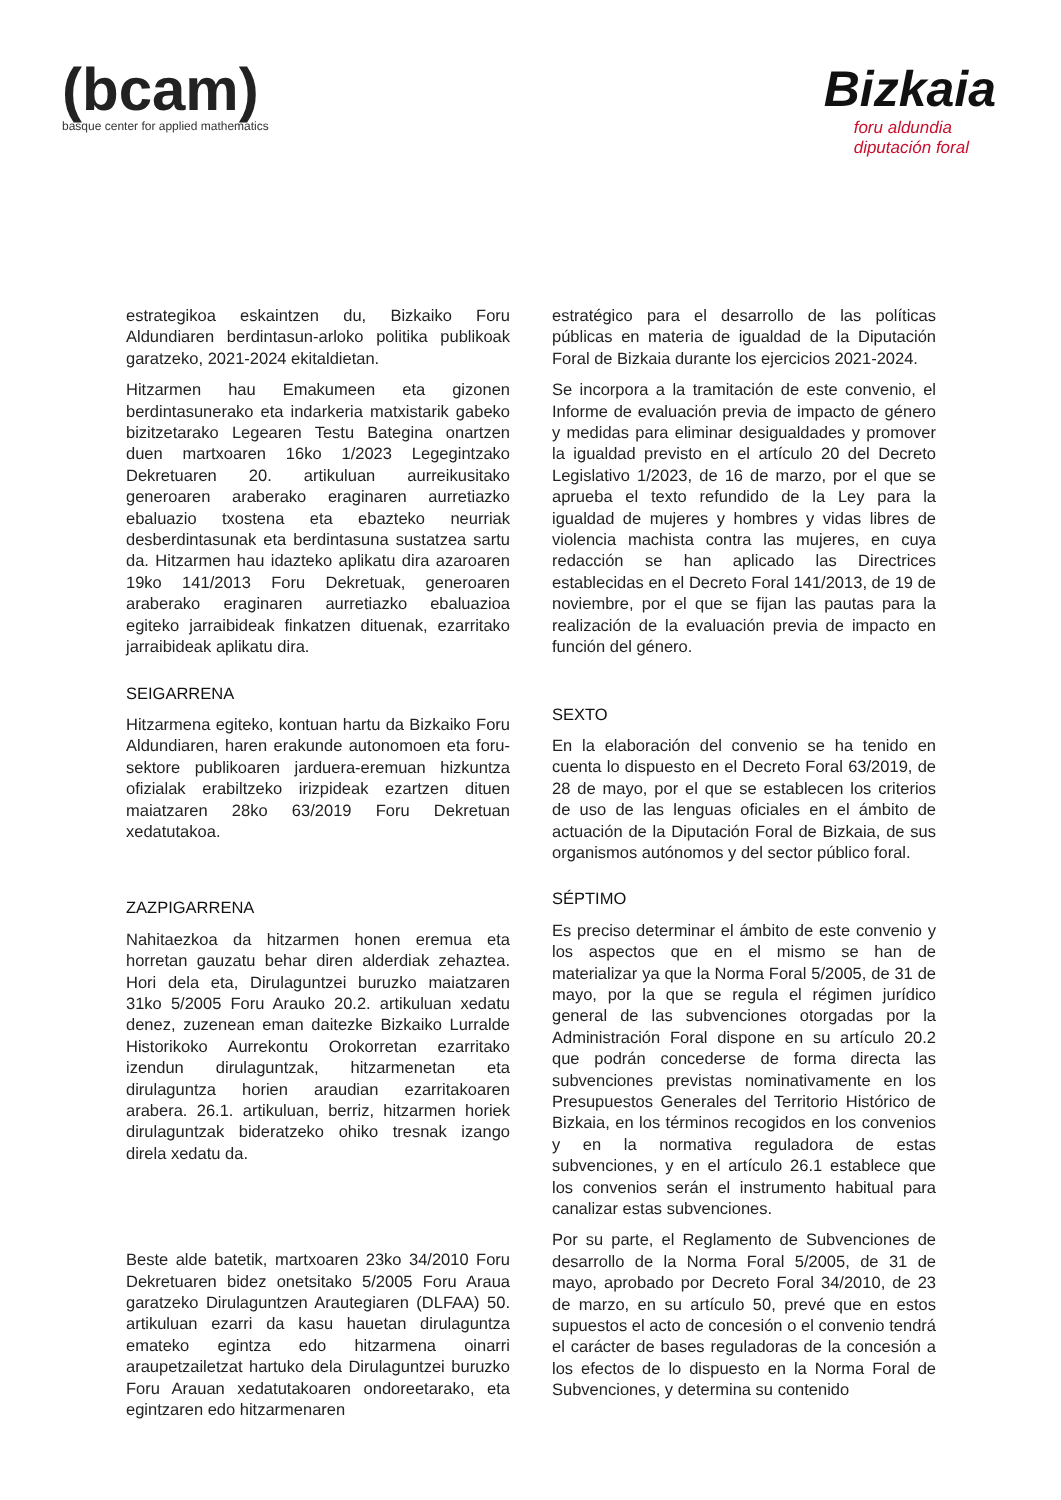(bcam)
basque center for applied mathematics
Bizkaia
foru aldundia
diputación foral
estrategikoa eskaintzen du, Bizkaiko Foru Aldundiaren berdintasun-arloko politika publikoak garatzeko, 2021-2024 ekitaldietan.
Hitzarmen hau Emakumeen eta gizonen berdintasunerako eta indarkeria matxistarik gabeko bizitzetarako Legearen Testu Bategina onartzen duen martxoaren 16ko 1/2023 Legegintzako Dekretuaren 20. artikuluan aurreikusitako generoaren araberako eraginaren aurretiazko ebaluazio txostena eta ebazteko neurriak desberdintasunak eta berdintasuna sustatzea sartu da. Hitzarmen hau idazteko aplikatu dira azaroaren 19ko 141/2013 Foru Dekretuak, generoaren araberako eraginaren aurretiazko ebaluazioa egiteko jarraibideak finkatzen dituenak, ezarritako jarraibideak aplikatu dira.
SEIGARRENA
Hitzarmena egiteko, kontuan hartu da Bizkaiko Foru Aldundiaren, haren erakunde autonomoen eta foru-sektore publikoaren jarduera-eremuan hizkuntza ofizialak erabiltzeko irizpideak ezartzen dituen maiatzaren 28ko 63/2019 Foru Dekretuan xedatutakoa.
ZAZPIGARRENA
Nahitaezkoa da hitzarmen honen eremua eta horretan gauzatu behar diren alderdiak zehaztea. Hori dela eta, Dirulaguntzei buruzko maiatzaren 31ko 5/2005 Foru Arauko 20.2. artikuluan xedatu denez, zuzenean eman daitezke Bizkaiko Lurralde Historikoko Aurrekontu Orokorretan ezarritako izendun dirulaguntzak, hitzarmenetan eta dirulaguntza horien araudian ezarritakoaren arabera. 26.1. artikuluan, berriz, hitzarmen horiek dirulaguntzak bideratzeko ohiko tresnak izango direla xedatu da.
Beste alde batetik, martxoaren 23ko 34/2010 Foru Dekretuaren bidez onetsitako 5/2005 Foru Araua garatzeko Dirulaguntzen Arautegiaren (DLFAA) 50. artikuluan ezarri da kasu hauetan dirulaguntza emateko egintza edo hitzarmena oinarri araupetzailetzat hartuko dela Dirulaguntzei buruzko Foru Arauan xedatutakoaren ondoreetarako, eta egintzaren edo hitzarmenaren
estratégico para el desarrollo de las políticas públicas en materia de igualdad de la Diputación Foral de Bizkaia durante los ejercicios 2021-2024.
Se incorpora a la tramitación de este convenio, el Informe de evaluación previa de impacto de género y medidas para eliminar desigualdades y promover la igualdad previsto en el artículo 20 del Decreto Legislativo 1/2023, de 16 de marzo, por el que se aprueba el texto refundido de la Ley para la igualdad de mujeres y hombres y vidas libres de violencia machista contra las mujeres, en cuya redacción se han aplicado las Directrices establecidas en el Decreto Foral 141/2013, de 19 de noviembre, por el que se fijan las pautas para la realización de la evaluación previa de impacto en función del género.
SEXTO
En la elaboración del convenio se ha tenido en cuenta lo dispuesto en el Decreto Foral 63/2019, de 28 de mayo, por el que se establecen los criterios de uso de las lenguas oficiales en el ámbito de actuación de la Diputación Foral de Bizkaia, de sus organismos autónomos y del sector público foral.
SÉPTIMO
Es preciso determinar el ámbito de este convenio y los aspectos que en el mismo se han de materializar ya que la Norma Foral 5/2005, de 31 de mayo, por la que se regula el régimen jurídico general de las subvenciones otorgadas por la Administración Foral dispone en su artículo 20.2 que podrán concederse de forma directa las subvenciones previstas nominativamente en los Presupuestos Generales del Territorio Histórico de Bizkaia, en los términos recogidos en los convenios y en la normativa reguladora de estas subvenciones, y en el artículo 26.1 establece que los convenios serán el instrumento habitual para canalizar estas subvenciones.
Por su parte, el Reglamento de Subvenciones de desarrollo de la Norma Foral 5/2005, de 31 de mayo, aprobado por Decreto Foral 34/2010, de 23 de marzo, en su artículo 50, prevé que en estos supuestos el acto de concesión o el convenio tendrá el carácter de bases reguladoras de la concesión a los efectos de lo dispuesto en la Norma Foral de Subvenciones, y determina su contenido